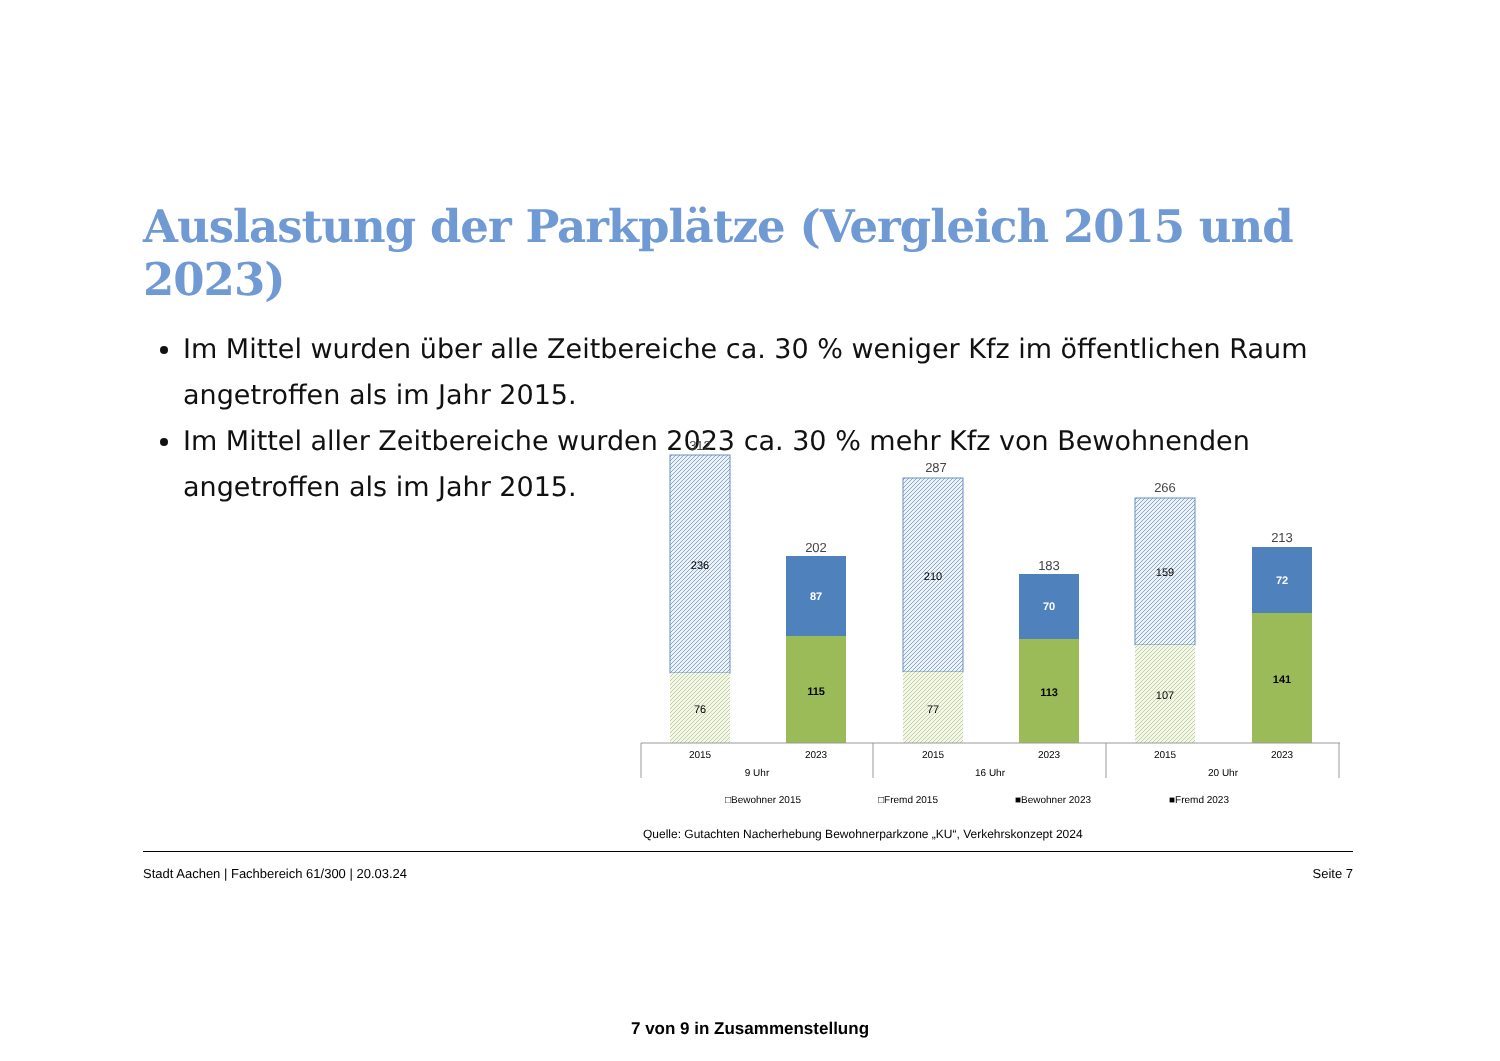Auslastung der Parkplätze (Vergleich 2015 und 2023)
Im Mittel wurden über alle Zeitbereiche ca. 30 % weniger Kfz im öffentlichen Raum angetroffen als im Jahr 2015.
Im Mittel aller Zeitbereiche wurden 2023 ca. 30 % mehr Kfz von Bewohnenden angetroffen als im Jahr 2015.
312
202
287
183
266
213
236
76
87
115
210
77
70
113
159
107
72
141
2015
2023
2015
2023
2015
2023
9 Uhr
16 Uhr
20 Uhr
□Bewohner 2015
□Fremd 2015
■Bewohner 2023
■Fremd 2023
Quelle: Gutachten Nacherhebung Bewohnerparkzone „KU“, Verkehrskonzept 2024
Stadt Aachen | Fachbereich 61/300 | 20.03.24 Seite 7
7 von 9 in Zusammenstellung